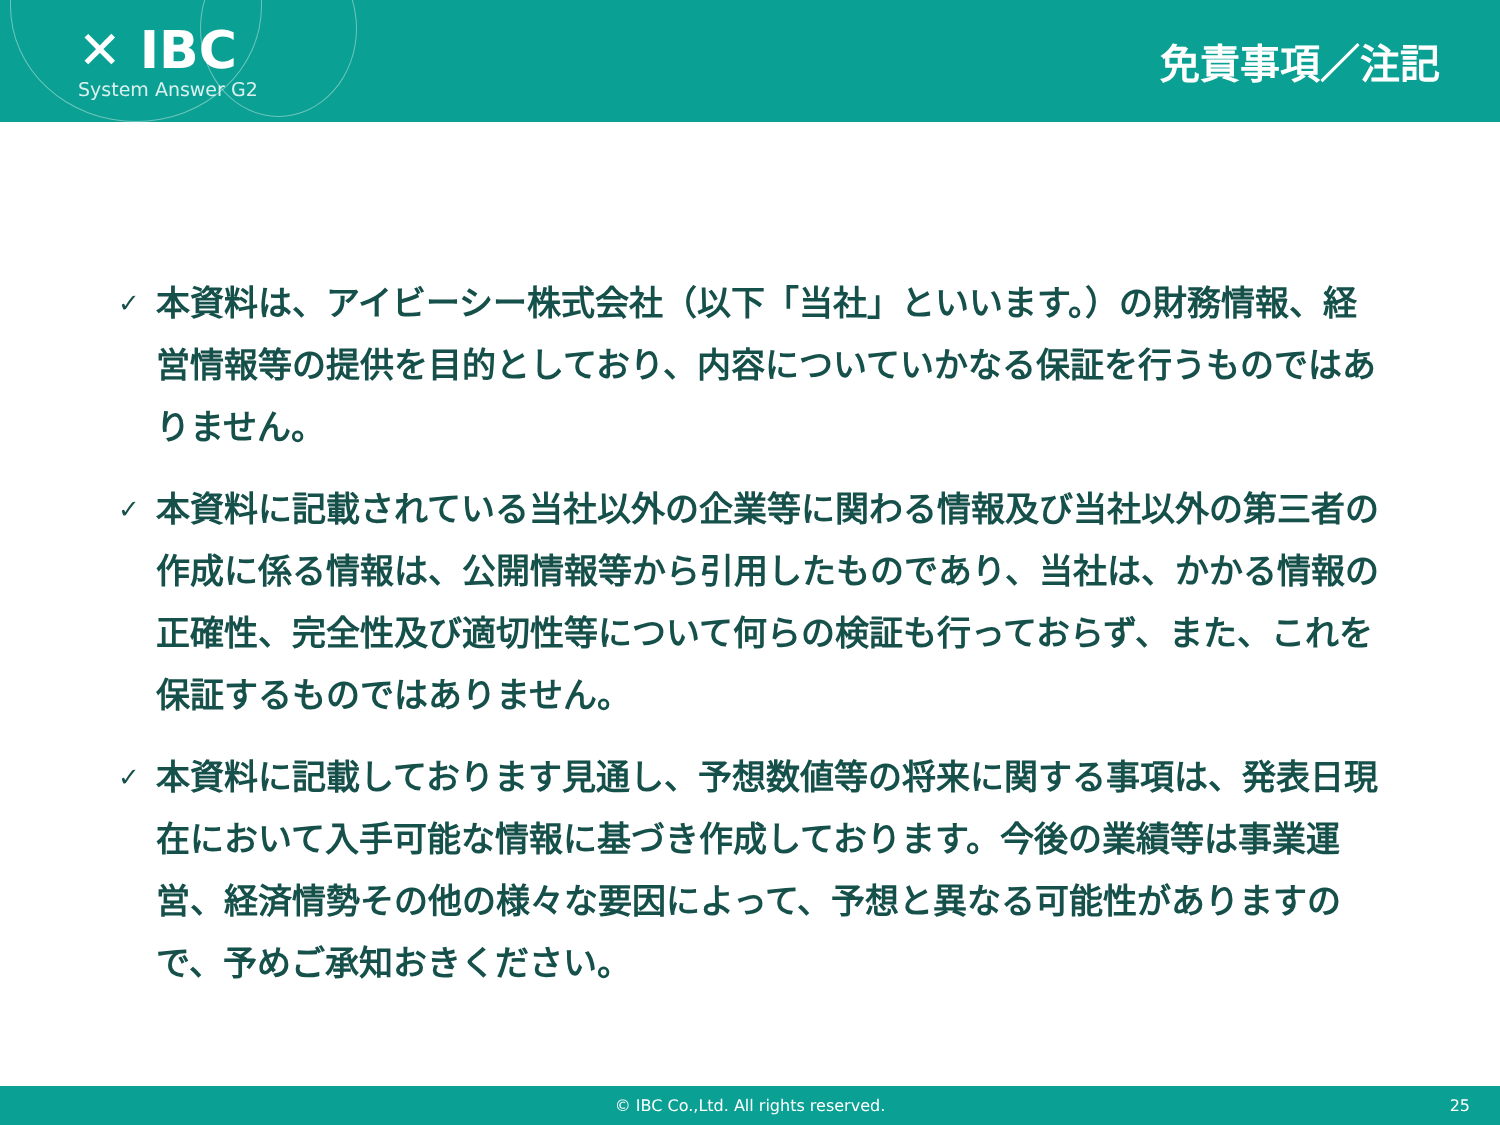✕ IBC
System Answer G2
免責事項／注記
✓ 本資料は、アイビーシー株式会社（以下「当社」といいます。）の財務情報、経営情報等の提供を目的としており、内容についていかなる保証を行うものではありません。
✓ 本資料に記載されている当社以外の企業等に関わる情報及び当社以外の第三者の作成に係る情報は、公開情報等から引用したものであり、当社は、かかる情報の正確性、完全性及び適切性等について何らの検証も行っておらず、また、これを保証するものではありません。
✓ 本資料に記載しております見通し、予想数値等の将来に関する事項は、発表日現在において入手可能な情報に基づき作成しております。今後の業績等は事業運営、経済情勢その他の様々な要因によって、予想と異なる可能性がありますので、予めご承知おきください。
© IBC Co.,Ltd. All rights reserved. 25